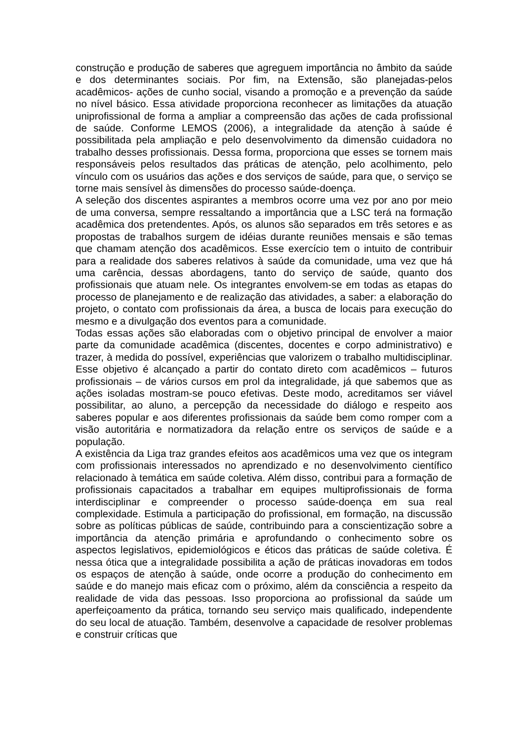construção e produção de saberes que agreguem importância no âmbito da saúde e dos determinantes sociais. Por fim, na Extensão, são planejadas-pelos acadêmicos- ações de cunho social, visando a promoção e a prevenção da saúde no nível básico. Essa atividade proporciona reconhecer as limitações da atuação uniprofissional de forma a ampliar a compreensão das ações de cada profissional de saúde. Conforme LEMOS (2006), a integralidade da atenção à saúde é possibilitada pela ampliação e pelo desenvolvimento da dimensão cuidadora no trabalho desses profissionais. Dessa forma, proporciona que esses se tornem mais responsáveis pelos resultados das práticas de atenção, pelo acolhimento, pelo vínculo com os usuários das ações e dos serviços de saúde, para que, o serviço se torne mais sensível às dimensões do processo saúde-doença.
A seleção dos discentes aspirantes a membros ocorre uma vez por ano por meio de uma conversa, sempre ressaltando a importância que a LSC terá na formação acadêmica dos pretendentes. Após, os alunos são separados em três setores e as propostas de trabalhos surgem de idéias durante reuniões mensais e são temas que chamam atenção dos acadêmicos. Esse exercício tem o intuito de contribuir para a realidade dos saberes relativos à saúde da comunidade, uma vez que há uma carência, dessas abordagens, tanto do serviço de saúde, quanto dos profissionais que atuam nele. Os integrantes envolvem-se em todas as etapas do processo de planejamento e de realização das atividades, a saber: a elaboração do projeto, o contato com profissionais da área, a busca de locais para execução do mesmo e a divulgação dos eventos para a comunidade.
Todas essas ações são elaboradas com o objetivo principal de envolver a maior parte da comunidade acadêmica (discentes, docentes e corpo administrativo) e trazer, à medida do possível, experiências que valorizem o trabalho multidisciplinar. Esse objetivo é alcançado a partir do contato direto com acadêmicos – futuros profissionais – de vários cursos em prol da integralidade, já que sabemos que as ações isoladas mostram-se pouco efetivas. Deste modo, acreditamos ser viável possibilitar, ao aluno, a percepção da necessidade do diálogo e respeito aos saberes popular e aos diferentes profissionais da saúde bem como romper com a visão autoritária e normatizadora da relação entre os serviços de saúde e a população.
A existência da Liga traz grandes efeitos aos acadêmicos uma vez que os integram com profissionais interessados no aprendizado e no desenvolvimento científico relacionado à temática em saúde coletiva. Além disso, contribui para a formação de profissionais capacitados a trabalhar em equipes multiprofissionais de forma interdisciplinar e compreender o processo saúde-doença em sua real complexidade. Estimula a participação do profissional, em formação, na discussão sobre as políticas públicas de saúde, contribuindo para a conscientização sobre a importância da atenção primária e aprofundando o conhecimento sobre os aspectos legislativos, epidemiológicos e éticos das práticas de saúde coletiva. É nessa ótica que a integralidade possibilita a ação de práticas inovadoras em todos os espaços de atenção à saúde, onde ocorre a produção do conhecimento em saúde e do manejo mais eficaz com o próximo, além da consciência a respeito da realidade de vida das pessoas. Isso proporciona ao profissional da saúde um aperfeiçoamento da prática, tornando seu serviço mais qualificado, independente do seu local de atuação. Também, desenvolve a capacidade de resolver problemas e construir críticas que